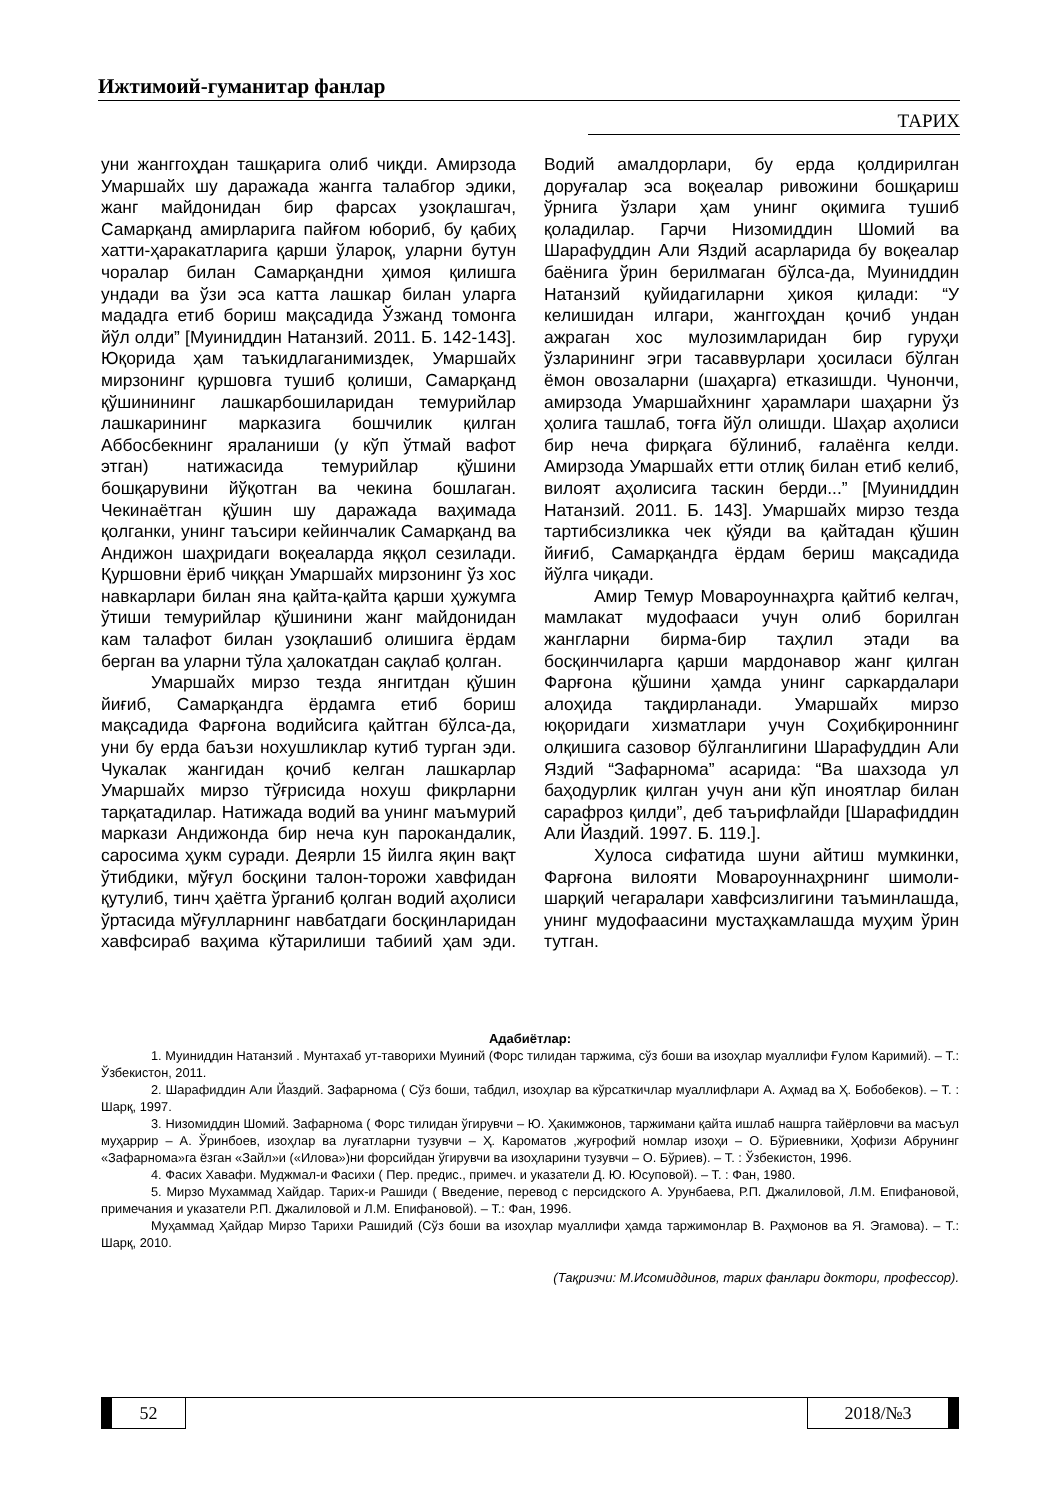Ижтимоий-гуманитар фанлар
ТАРИХ
уни жанггоҳдан ташқарига олиб чиқди. Амирзода Умаршайх шу даражада жангга талабгор эдики, жанг майдонидан бир фарсах узоқлашгач, Самарқанд амирларига пайғом юбориб, бу қабиҳ хатти-ҳаракатларига қарши ўлароқ, уларни бутун чоралар билан Самарқандни ҳимоя қилишга ундади ва ўзи эса катта лашкар билан уларга мададга етиб бориш мақсадида Ўзжанд томонга йўл олди” [Муиниддин Натанзий. 2011. Б. 142-143]. Юқорида ҳам таъкидлаганимиздек, Умаршайх мирзонинг қуршовга тушиб қолиши, Самарқанд қўшинининг лашкарбошиларидан темурийлар лашкарининг марказига бошчилик қилган Аббосбекнинг яраланиши (у кўп ўтмай вафот этган) натижасида темурийлар қўшини бошқарувини йўқотган ва чекина бошлаган. Чекинаётган қўшин шу даражада ваҳимада қолганки, унинг таъсири кейинчалик Самарқанд ва Андижон шаҳридаги воқеаларда яққол сезилади. Қуршовни ёриб чиққан Умаршайх мирзонинг ўз хос навкарлари билан яна қайта-қайта қарши ҳужумга ўтиши темурийлар қўшинини жанг майдонидан кам талафот билан узоқлашиб олишига ёрдам берган ва уларни тўла ҳалокатдан сақлаб қолган.
Умаршайх мирзо тезда янгитдан қўшин йиғиб, Самарқандга ёрдамга етиб бориш мақсадида Фарғона водийсига қайтган бўлса-да, уни бу ерда баъзи нохушликлар кутиб турган эди. Чукалак жангидан қочиб келган лашкарлар Умаршайх мирзо тўғрисида нохуш фикрларни тарқатадилар. Натижада водий ва унинг маъмурий маркази Андижонда бир неча кун парокандалик, саросима ҳукм суради. Деярли 15 йилга яқин вақт ўтибдики, мўғул босқини талон-торожи хавфидан қутулиб, тинч ҳаётга ўрганиб қолган водий аҳолиси ўртасида мўғулларнинг навбатдаги босқинларидан хавфсираб ваҳима кўтарилиши табиий ҳам эди. Водий амалдорлари, бу ерда қолдирилган доруғалар эса воқеалар ривожини бошқариш ўрнига ўзлари ҳам унинг оқимига тушиб қоладилар. Гарчи Низомиддин Шомий ва Шарафуддин Али Яздий асарларида бу воқеалар баёнига ўрин берилмаган бўлса-да, Муиниддин Натанзий қуйидагиларни ҳикоя қилади: “У келишидан илгари, жанггоҳдан қочиб ундан ажраган хос мулозимларидан бир гуруҳи ўзларининг эгри тасаввурлари ҳосиласи бўлган ёмон овозаларни (шаҳарга) етказишди. Чунончи, амирзода Умаршайхнинг ҳарамлари шаҳарни ўз ҳолига ташлаб, тоғга йўл олишди. Шаҳар аҳолиси бир неча фирқага бўлиниб, ғалаёнга келди. Амирзода Умаршайх етти отлиқ билан етиб келиб, вилоят аҳолисига таскин берди...” [Муиниддин Натанзий. 2011. Б. 143]. Умаршайх мирзо тезда тартибсизликка чек қўяди ва қайтадан қўшин йиғиб, Самарқандга ёрдам бериш мақсадида йўлга чиқади.
Амир Темур Мовароуннаҳрга қайтиб келгач, мамлакат мудофааси учун олиб борилган жангларни бирма-бир таҳлил этади ва босқинчиларга қарши мардонавор жанг қилган Фарғона қўшини ҳамда унинг саркардалари алоҳида тақдирланади. Умаршайх мирзо юқоридаги хизматлари учун Соҳибқироннинг олқишига сазовор бўлганлигини Шарафуддин Али Яздий “Зафарнома” асарида: “Ва шахзода ул баҳодурлик қилган учун ани кўп иноятлар билан сарафроз қилди”, деб таърифлайди [Шарафиддин Али Йаздий. 1997. Б. 119.].
Хулоса сифатида шуни айтиш мумкинки, Фарғона вилояти Мовароуннаҳрнинг шимоли-шарқий чегаралари хавфсизлигини таъминлашда, унинг мудофаасини мустаҳкамлашда муҳим ўрин тутган.
Адабиётлар:
1. Муиниддин Натанзий . Мунтахаб ут-таворихи Муиний (Форс тилидан таржима, сўз боши ва изоҳлар муаллифи Ғулом Каримий). – Т.: Ўзбекистон, 2011.
2. Шарафиддин Али Йаздий. Зафарнома ( Сўз боши, табдил, изоҳлар ва кўрсаткичлар муаллифлари А. Аҳмад ва Ҳ. Бобобеков). – Т. : Шарқ, 1997.
3. Низомиддин Шомий. Зафарнома ( Форс тилидан ўгирувчи – Ю. Ҳакимжонов, таржимани қайта ишлаб нашрга тайёрловчи ва масъул муҳаррир – А. Ўринбоев, изоҳлар ва луғатларни тузувчи – Ҳ. Кароматов ,жуғрофий номлар изоҳи – О. Бўриевники, Ҳофизи Абрунинг «Зафарнома»га ёзган «Зайл»и («Илова»)ни форсийдан ўгирувчи ва изоҳларини тузувчи – О. Бўриев). – Т. : Ўзбекистон, 1996.
4. Фасих Хавафи. Муджмал-и Фасихи ( Пер. предис., примеч. и указатели Д. Ю. Юсуповой). – Т. : Фан, 1980.
5. Мирзо Мухаммад Хайдар. Тарих-и Рашиди ( Введение, перевод с персидского А. Урунбаева, Р.П. Джалиловой, Л.М. Епифановой, примечания и указатели Р.П. Джалиловой и Л.М. Епифановой). – Т.: Фан, 1996.
Муҳаммад Ҳайдар Мирзо Тарихи Рашидий (Сўз боши ва изоҳлар муаллифи ҳамда таржимонлар В. Раҳмонов ва Я. Эгамова). – Т.: Шарқ, 2010.
(Тақризчи: М.Исомиддинов, тарих фанлари доктори, профессор).
52 2018/№3